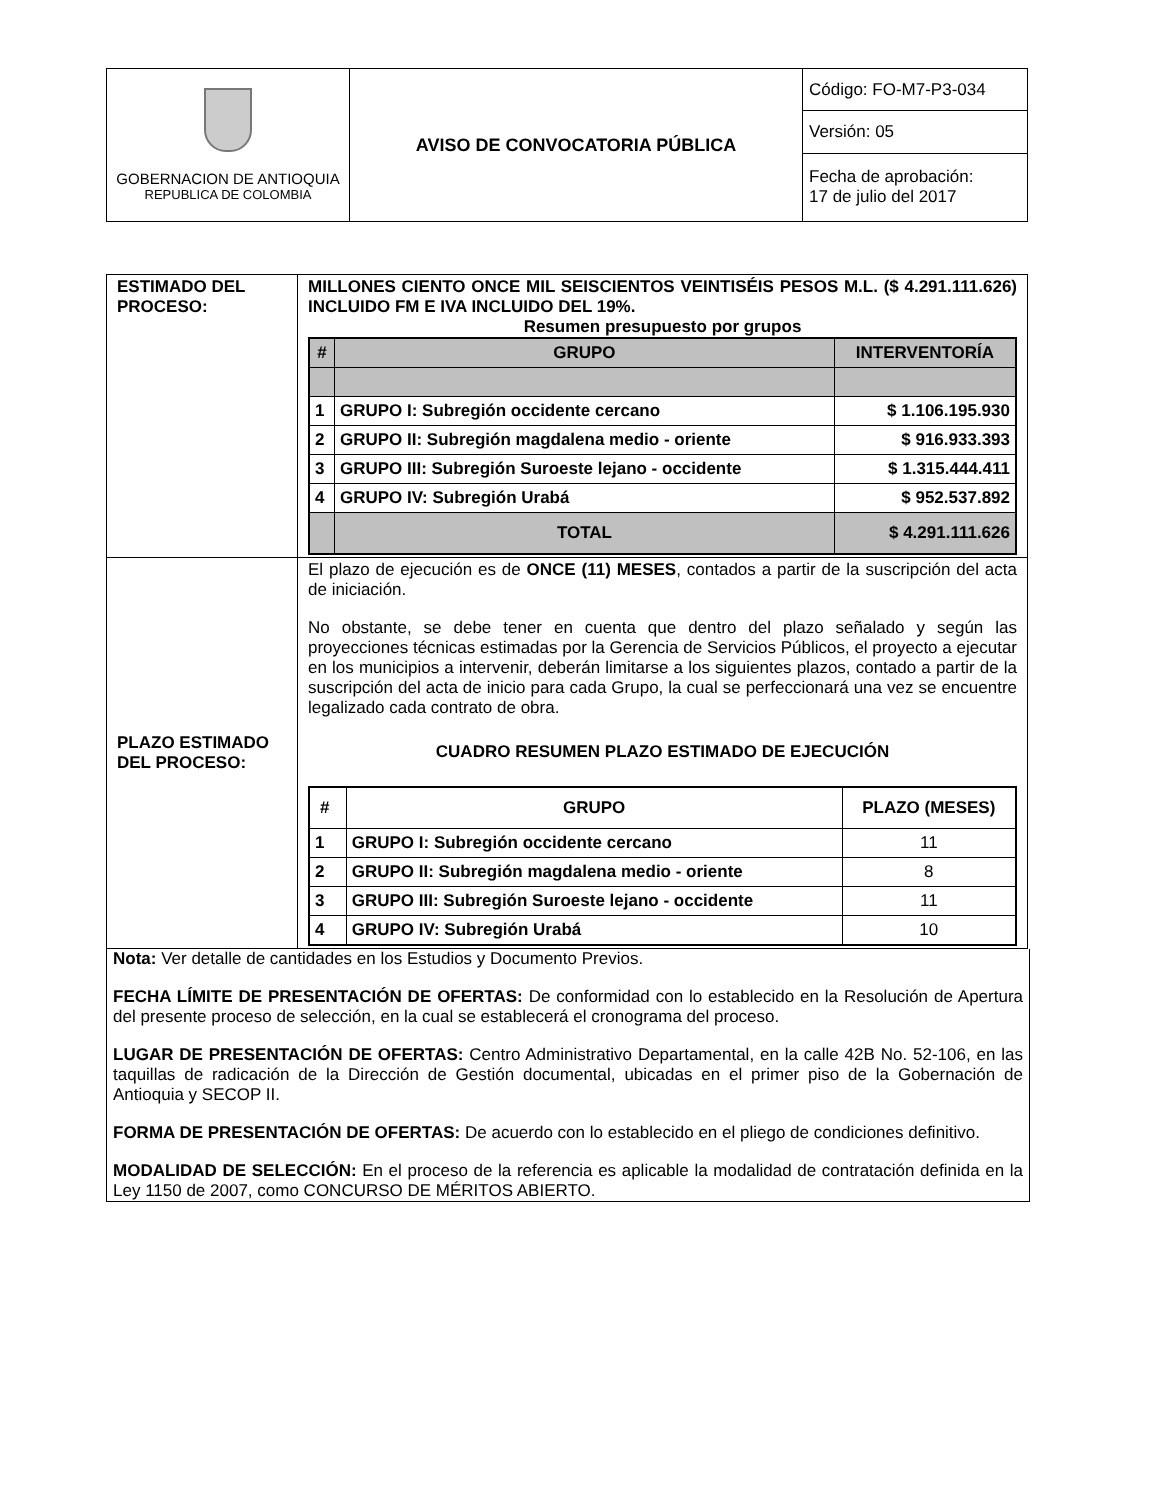| GOBERNACION DE ANTIOQUIA REPUBLICA DE COLOMBIA | AVISO DE CONVOCATORIA PÚBLICA | Código: FO-M7-P3-034 |
| | | Versión: 05 |
| | | Fecha de aprobación: 17 de julio del 2017 |
| ESTIMADO DEL PROCESO: | MILLONES CIENTO ONCE MIL SEISCIENTOS VEINTISÉIS PESOS M.L. ($ 4.291.111.626) INCLUIDO FM E IVA INCLUIDO DEL 19%. Resumen presupuesto por grupos / # / GRUPO / INTERVENTORÍA / / --- / --- / --- / / 1 / GRUPO I: Subregión occidente cercano / $ 1.106.195.930 / / 2 / GRUPO II: Subregión magdalena medio - oriente / $ 916.933.393 / / 3 / GRUPO III: Subregión Suroeste lejano - occidente / $ 1.315.444.411 / / 4 / GRUPO IV: Subregión Urabá / $ 952.537.892 / / / TOTAL / $ 4.291.111.626 / |
| PLAZO ESTIMADO DEL PROCESO: | El plazo de ejecución es de ONCE (11) MESES , contados a partir de la suscripción del acta de iniciación. No obstante, se debe tener en cuenta que dentro del plazo señalado y según las proyecciones técnicas estimadas por la Gerencia de Servicios Públicos, el proyecto a ejecutar en los municipios a intervenir, deberán limitarse a los siguientes plazos, contado a partir de la suscripción del acta de inicio para cada Grupo, la cual se perfeccionará una vez se encuentre legalizado cada contrato de obra. CUADRO RESUMEN PLAZO ESTIMADO DE EJECUCIÓN / # / GRUPO / PLAZO (MESES) / / 1 / GRUPO I: Subregión occidente cercano / 11 / / 2 / GRUPO II: Subregión magdalena medio - oriente / 8 / / 3 / GRUPO III: Subregión Suroeste lejano - occidente / 11 / / 4 / GRUPO IV: Subregión Urabá / 10 / |
Nota: Ver detalle de cantidades en los Estudios y Documento Previos.
FECHA LÍMITE DE PRESENTACIÓN DE OFERTAS: De conformidad con lo establecido en la Resolución de Apertura del presente proceso de selección, en la cual se establecerá el cronograma del proceso.
LUGAR DE PRESENTACIÓN DE OFERTAS: Centro Administrativo Departamental, en la calle 42B No. 52-106, en las taquillas de radicación de la Dirección de Gestión documental, ubicadas en el primer piso de la Gobernación de Antioquia y SECOP II.
FORMA DE PRESENTACIÓN DE OFERTAS: De acuerdo con lo establecido en el pliego de condiciones definitivo.
MODALIDAD DE SELECCIÓN: En el proceso de la referencia es aplicable la modalidad de contratación definida en la Ley 1150 de 2007, como CONCURSO DE MÉRITOS ABIERTO.